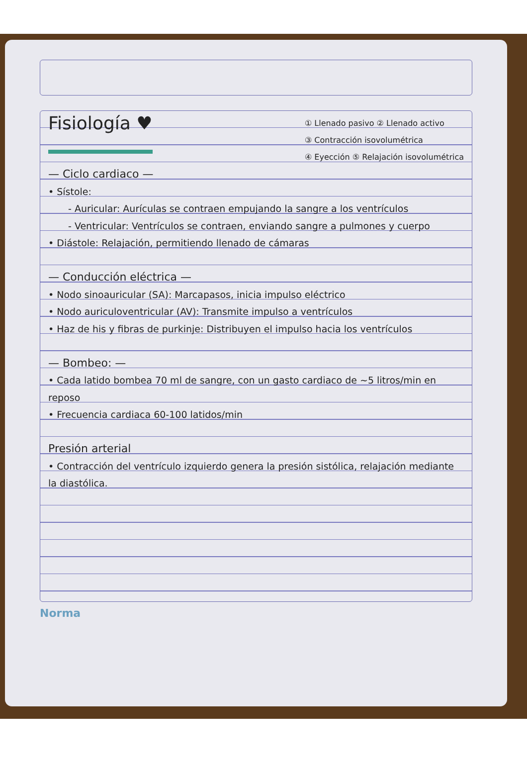Fisiología ♥
① Llenado pasivo ② Llenado activo
③ Contracción isovolumétrica
④ Eyección ⑤ Relajación isovolumétrica
— Ciclo cardiaco —
• Sístole:
- Auricular: Aurículas se contraen empujando la sangre a los ventrículos
- Ventricular: Ventrículos se contraen, enviando sangre a pulmones y cuerpo
• Diástole: Relajación, permitiendo llenado de cámaras
— Conducción eléctrica —
• Nodo sinoauricular (SA): Marcapasos, inicia impulso eléctrico
• Nodo auriculoventricular (AV): Transmite impulso a ventrículos
• Haz de his y fibras de purkinje: Distribuyen el impulso hacia los ventrículos
— Bombeo: —
• Cada latido bombea 70 ml de sangre, con un gasto cardiaco de ~5 litros/min en reposo
• Frecuencia cardiaca 60-100 latidos/min
Presión arterial
• Contracción del ventrículo izquierdo genera la presión sistólica, relajación mediante la diastólica.
Norma